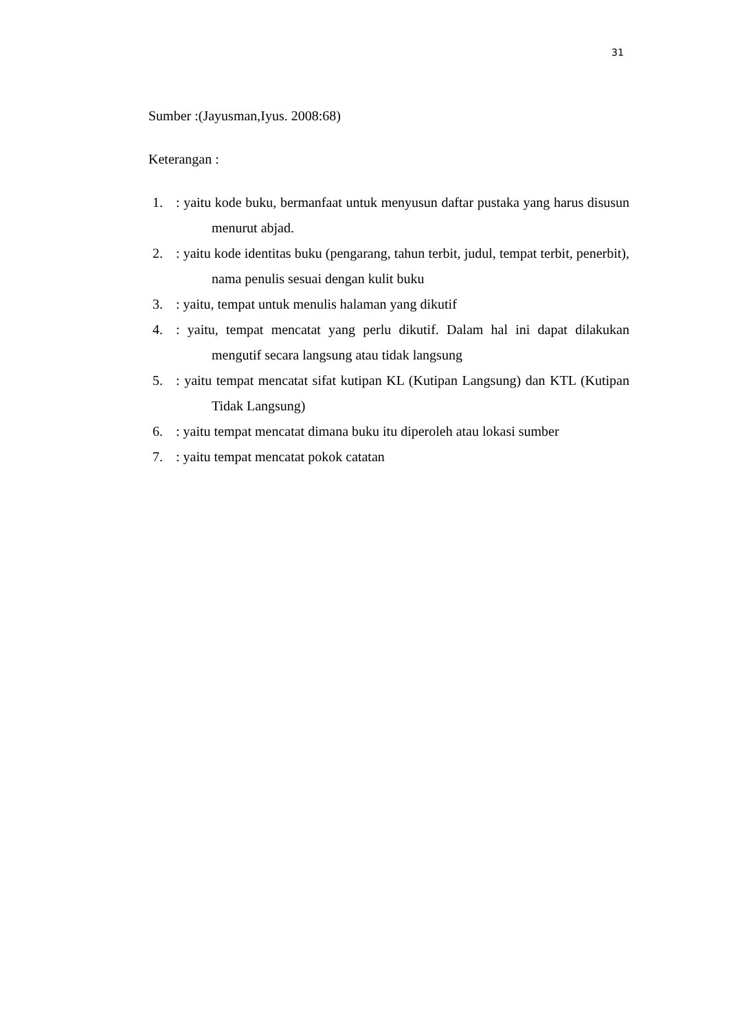31
Sumber :(Jayusman,Iyus. 2008:68)
Keterangan :
1.: yaitu kode buku, bermanfaat untuk menyusun daftar pustaka yang harus disusun menurut abjad.
2.: yaitu kode identitas buku (pengarang, tahun terbit, judul, tempat terbit, penerbit), nama penulis sesuai dengan kulit buku
3.: yaitu, tempat untuk menulis halaman yang dikutif
4.: yaitu, tempat mencatat yang perlu dikutif. Dalam hal ini dapat dilakukan mengutif secara langsung atau tidak langsung
5.: yaitu tempat mencatat sifat kutipan KL (Kutipan Langsung) dan KTL (Kutipan Tidak Langsung)
6.: yaitu tempat mencatat dimana buku itu diperoleh atau lokasi sumber
7.: yaitu tempat mencatat pokok catatan